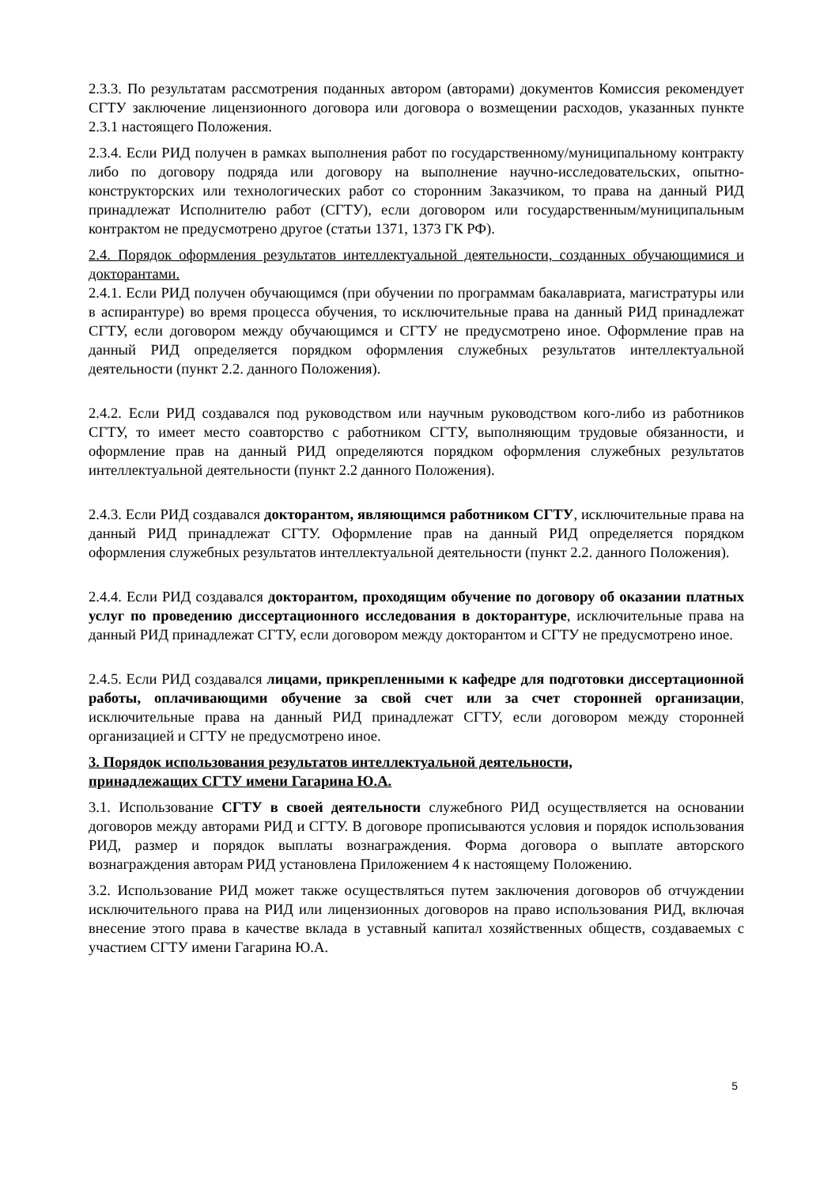2.3.3. По результатам рассмотрения поданных автором (авторами) документов Комиссия рекомендует СГТУ заключение лицензионного договора или договора о возмещении расходов, указанных пункте 2.3.1 настоящего Положения.
2.3.4. Если РИД получен в рамках выполнения работ по государственному/муниципальному контракту либо по договору подряда или договору на выполнение научно-исследовательских, опытно-конструкторских или технологических работ со сторонним Заказчиком, то права на данный РИД принадлежат Исполнителю работ (СГТУ), если договором или государственным/муниципальным контрактом не предусмотрено другое (статьи 1371, 1373 ГК РФ).
2.4. Порядок оформления результатов интеллектуальной деятельности, созданных обучающимися и докторантами.
2.4.1. Если РИД получен обучающимся (при обучении по программам бакалавриата, магистратуры или в аспирантуре) во время процесса обучения, то исключительные права на данный РИД принадлежат СГТУ, если договором между обучающимся и СГТУ не предусмотрено иное. Оформление прав на данный РИД определяется порядком оформления служебных результатов интеллектуальной деятельности (пункт 2.2. данного Положения).
2.4.2. Если РИД создавался под руководством или научным руководством кого-либо из работников СГТУ, то имеет место соавторство с работником СГТУ, выполняющим трудовые обязанности, и оформление прав на данный РИД определяются порядком оформления служебных результатов интеллектуальной деятельности (пункт 2.2 данного Положения).
2.4.3. Если РИД создавался докторантом, являющимся работником СГТУ, исключительные права на данный РИД принадлежат СГТУ. Оформление прав на данный РИД определяется порядком оформления служебных результатов интеллектуальной деятельности (пункт 2.2. данного Положения).
2.4.4. Если РИД создавался докторантом, проходящим обучение по договору об оказании платных услуг по проведению диссертационного исследования в докторантуре, исключительные права на данный РИД принадлежат СГТУ, если договором между докторантом и СГТУ не предусмотрено иное.
2.4.5. Если РИД создавался лицами, прикрепленными к кафедре для подготовки диссертационной работы, оплачивающими обучение за свой счет или за счет сторонней организации, исключительные права на данный РИД принадлежат СГТУ, если договором между сторонней организацией и СГТУ не предусмотрено иное.
3. Порядок использования результатов интеллектуальной деятельности,
принадлежащих СГТУ имени Гагарина Ю.А.
3.1. Использование СГТУ в своей деятельности служебного РИД осуществляется на основании договоров между авторами РИД и СГТУ. В договоре прописываются условия и порядок использования РИД, размер и порядок выплаты вознаграждения. Форма договора о выплате авторского вознаграждения авторам РИД установлена Приложением 4 к настоящему Положению.
3.2. Использование РИД может также осуществляться путем заключения договоров об отчуждении исключительного права на РИД или лицензионных договоров на право использования РИД, включая внесение этого права в качестве вклада в уставный капитал хозяйственных обществ, создаваемых с участием СГТУ имени Гагарина Ю.А.
5